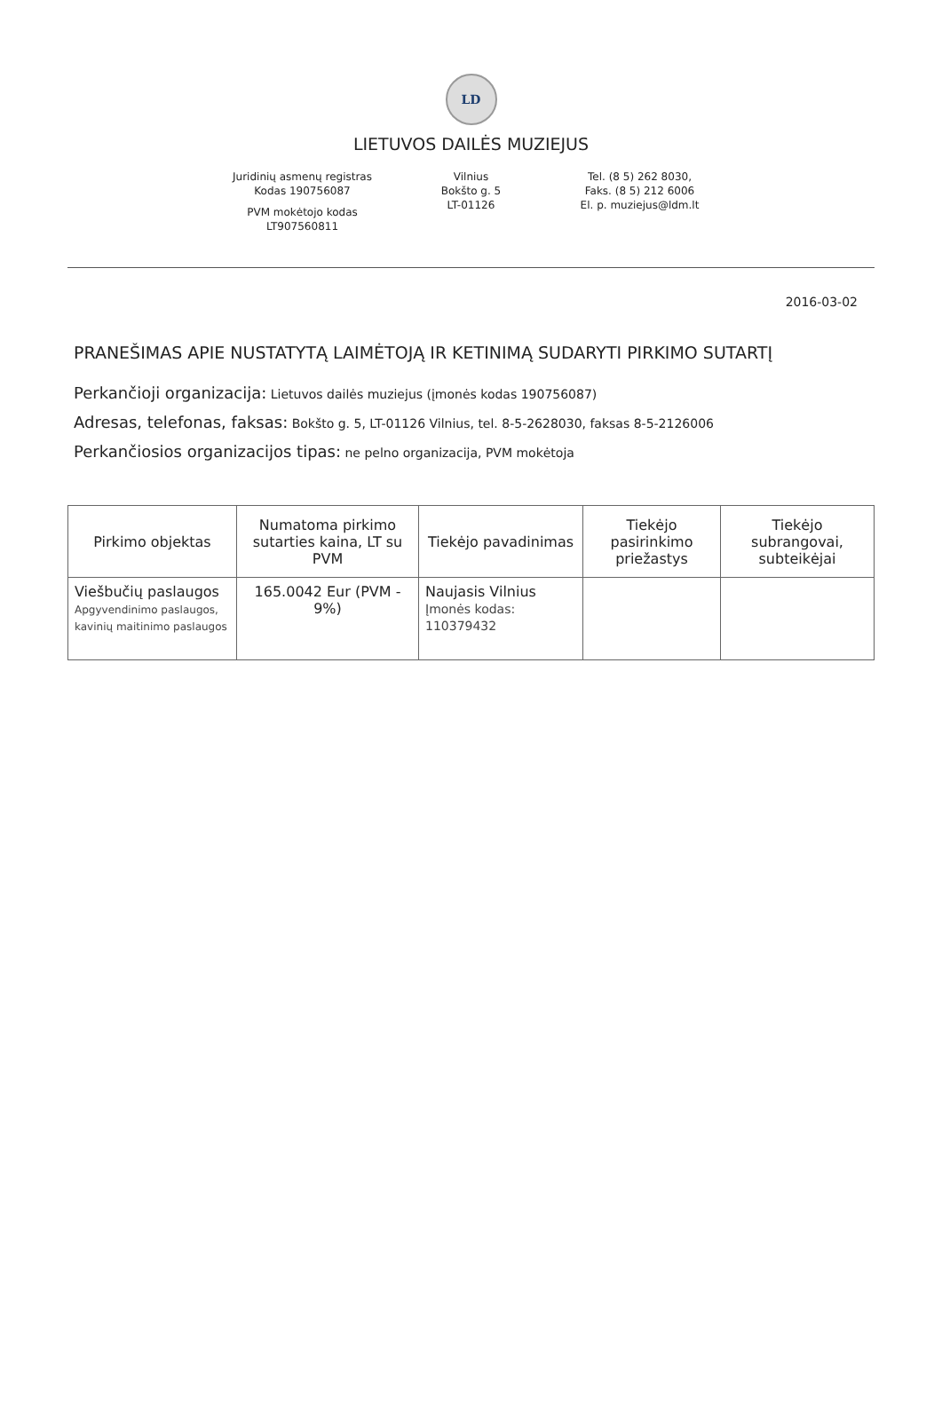LD
LIETUVOS DAILĖS MUZIEJUS
Juridinių asmenų registras
Kodas 190756087
PVM mokėtojo kodas
LT907560811
Vilnius
Bokšto g. 5
LT-01126
Tel. (8 5) 262 8030,
Faks. (8 5) 212 6006
El. p. muziejus@ldm.lt
2016-03-02
PRANEŠIMAS APIE NUSTATYTĄ LAIMĖTOJĄ IR KETINIMĄ SUDARYTI PIRKIMO SUTARTĮ
Perkančioji organizacija: Lietuvos dailės muziejus (įmonės kodas 190756087)
Adresas, telefonas, faksas: Bokšto g. 5, LT-01126 Vilnius, tel. 8-5-2628030, faksas 8-5-2126006
Perkančiosios organizacijos tipas: ne pelno organizacija, PVM mokėtoja
| Pirkimo objektas | Numatoma pirkimo sutarties kaina, LT su PVM | Tiekėjo pavadinimas | Tiekėjo pasirinkimo priežastys | Tiekėjo subrangovai, subteikėjai |
| --- | --- | --- | --- | --- |
| Viešbučių paslaugos Apgyvendinimo paslaugos, kavinių maitinimo paslaugos | 165.0042 Eur (PVM - 9%) | Naujasis Vilnius Įmonės kodas: 110379432 | | |